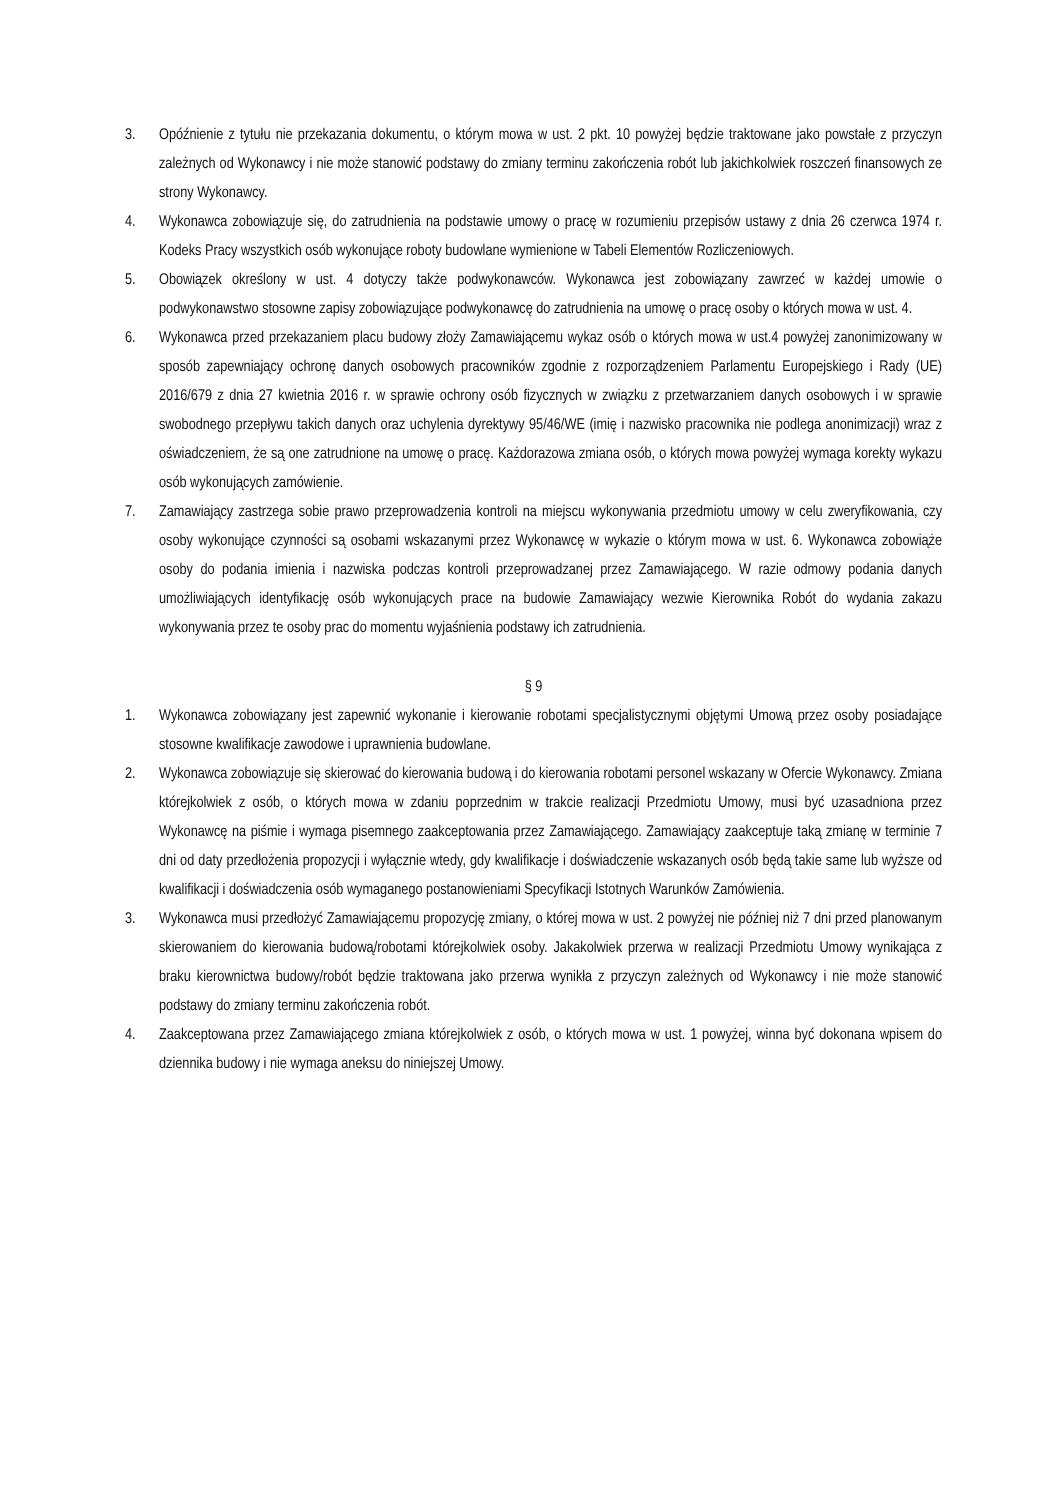3. Opóźnienie z tytułu nie przekazania dokumentu, o którym mowa w ust. 2 pkt. 10 powyżej będzie traktowane jako powstałe z przyczyn zależnych od Wykonawcy i nie może stanowić podstawy do zmiany terminu zakończenia robót lub jakichkolwiek roszczeń finansowych ze strony Wykonawcy.
4. Wykonawca zobowiązuje się, do zatrudnienia na podstawie umowy o pracę w rozumieniu przepisów ustawy z dnia 26 czerwca 1974 r. Kodeks Pracy wszystkich osób wykonujące roboty budowlane wymienione w Tabeli Elementów Rozliczeniowych.
5. Obowiązek określony w ust. 4 dotyczy także podwykonawców. Wykonawca jest zobowiązany zawrzeć w każdej umowie o podwykonawstwo stosowne zapisy zobowiązujące podwykonawcę do zatrudnienia na umowę o pracę osoby o których mowa w ust. 4.
6. Wykonawca przed przekazaniem placu budowy złoży Zamawiającemu wykaz osób o których mowa w ust.4 powyżej zanonimizowany w sposób zapewniający ochronę danych osobowych pracowników zgodnie z rozporządzeniem Parlamentu Europejskiego i Rady (UE) 2016/679 z dnia 27 kwietnia 2016 r. w sprawie ochrony osób fizycznych w związku z przetwarzaniem danych osobowych i w sprawie swobodnego przepływu takich danych oraz uchylenia dyrektywy 95/46/WE (imię i nazwisko pracownika nie podlega anonimizacji) wraz z oświadczeniem, że są one zatrudnione na umowę o pracę. Każdorazowa zmiana osób, o których mowa powyżej wymaga korekty wykazu osób wykonujących zamówienie.
7. Zamawiający zastrzega sobie prawo przeprowadzenia kontroli na miejscu wykonywania przedmiotu umowy w celu zweryfikowania, czy osoby wykonujące czynności są osobami wskazanymi przez Wykonawcę w wykazie o którym mowa w ust. 6. Wykonawca zobowiąże osoby do podania imienia i nazwiska podczas kontroli przeprowadzanej przez Zamawiającego. W razie odmowy podania danych umożliwiających identyfikację osób wykonujących prace na budowie Zamawiający wezwie Kierownika Robót do wydania zakazu wykonywania przez te osoby prac do momentu wyjaśnienia podstawy ich zatrudnienia.
§ 9
1. Wykonawca zobowiązany jest zapewnić wykonanie i kierowanie robotami specjalistycznymi objętymi Umową przez osoby posiadające stosowne kwalifikacje zawodowe i uprawnienia budowlane.
2. Wykonawca zobowiązuje się skierować do kierowania budową i do kierowania robotami personel wskazany w Ofercie Wykonawcy. Zmiana którejkolwiek z osób, o których mowa w zdaniu poprzednim w trakcie realizacji Przedmiotu Umowy, musi być uzasadniona przez Wykonawcę na piśmie i wymaga pisemnego zaakceptowania przez Zamawiającego. Zamawiający zaakceptuje taką zmianę w terminie 7 dni od daty przedłożenia propozycji i wyłącznie wtedy, gdy kwalifikacje i doświadczenie wskazanych osób będą takie same lub wyższe od kwalifikacji i doświadczenia osób wymaganego postanowieniami Specyfikacji Istotnych Warunków Zamówienia.
3. Wykonawca musi przedłożyć Zamawiającemu propozycję zmiany, o której mowa w ust. 2 powyżej nie później niż 7 dni przed planowanym skierowaniem do kierowania budową/robotami którejkolwiek osoby. Jakakolwiek przerwa w realizacji Przedmiotu Umowy wynikająca z braku kierownictwa budowy/robót będzie traktowana jako przerwa wynikła z przyczyn zależnych od Wykonawcy i nie może stanowić podstawy do zmiany terminu zakończenia robót.
4. Zaakceptowana przez Zamawiającego zmiana którejkolwiek z osób, o których mowa w ust. 1 powyżej, winna być dokonana wpisem do dziennika budowy i nie wymaga aneksu do niniejszej Umowy.